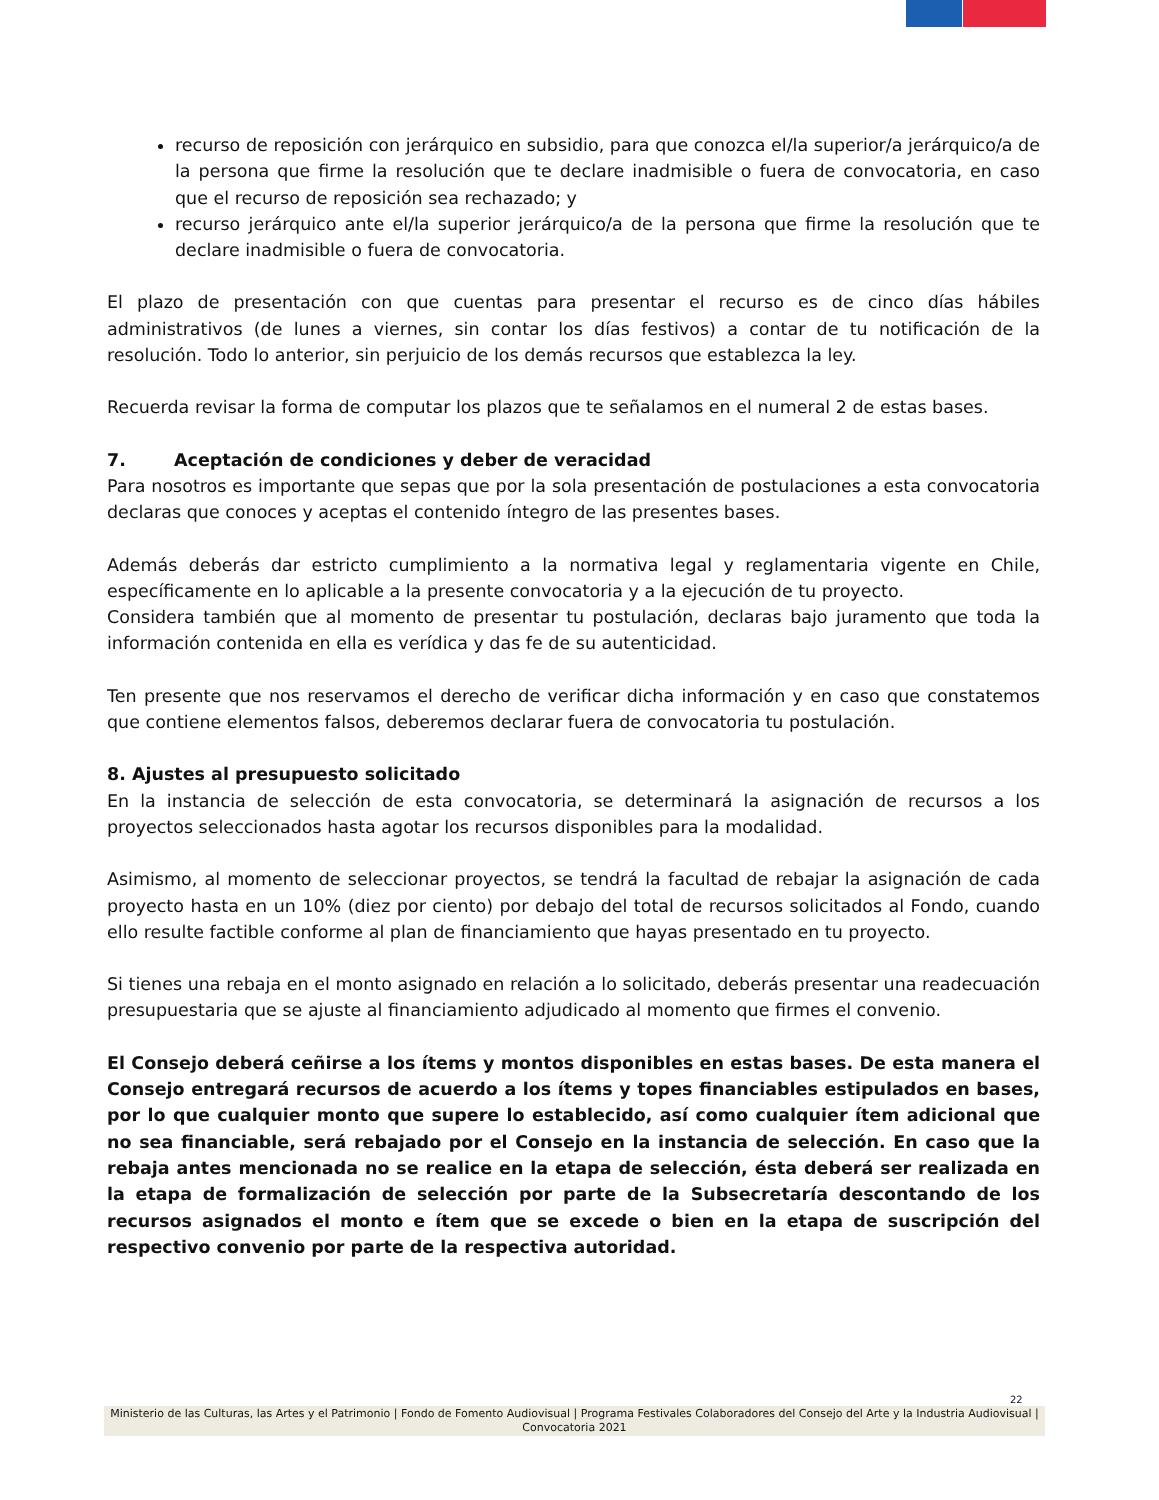recurso de reposición con jerárquico en subsidio, para que conozca el/la superior/a jerárquico/a de la persona que firme la resolución que te declare inadmisible o fuera de convocatoria, en caso que el recurso de reposición sea rechazado; y
recurso jerárquico ante el/la superior jerárquico/a de la persona que firme la resolución que te declare inadmisible o fuera de convocatoria.
El plazo de presentación con que cuentas para presentar el recurso es de cinco días hábiles administrativos (de lunes a viernes, sin contar los días festivos) a contar de tu notificación de la resolución. Todo lo anterior, sin perjuicio de los demás recursos que establezca la ley.
Recuerda revisar la forma de computar los plazos que te señalamos en el numeral 2 de estas bases.
7. Aceptación de condiciones y deber de veracidad
Para nosotros es importante que sepas que por la sola presentación de postulaciones a esta convocatoria declaras que conoces y aceptas el contenido íntegro de las presentes bases.
Además deberás dar estricto cumplimiento a la normativa legal y reglamentaria vigente en Chile, específicamente en lo aplicable a la presente convocatoria y a la ejecución de tu proyecto.
Considera también que al momento de presentar tu postulación, declaras bajo juramento que toda la información contenida en ella es verídica y das fe de su autenticidad.
Ten presente que nos reservamos el derecho de verificar dicha información y en caso que constatemos que contiene elementos falsos, deberemos declarar fuera de convocatoria tu postulación.
8. Ajustes al presupuesto solicitado
En la instancia de selección de esta convocatoria, se determinará la asignación de recursos a los proyectos seleccionados hasta agotar los recursos disponibles para la modalidad.
Asimismo, al momento de seleccionar proyectos, se tendrá la facultad de rebajar la asignación de cada proyecto hasta en un 10% (diez por ciento) por debajo del total de recursos solicitados al Fondo, cuando ello resulte factible conforme al plan de financiamiento que hayas presentado en tu proyecto.
Si tienes una rebaja en el monto asignado en relación a lo solicitado, deberás presentar una readecuación presupuestaria que se ajuste al financiamiento adjudicado al momento que firmes el convenio.
El Consejo deberá ceñirse a los ítems y montos disponibles en estas bases. De esta manera el Consejo entregará recursos de acuerdo a los ítems y topes financiables estipulados en bases, por lo que cualquier monto que supere lo establecido, así como cualquier ítem adicional que no sea financiable, será rebajado por el Consejo en la instancia de selección. En caso que la rebaja antes mencionada no se realice en la etapa de selección, ésta deberá ser realizada en la etapa de formalización de selección por parte de la Subsecretaría descontando de los recursos asignados el monto e ítem que se excede o bien en la etapa de suscripción del respectivo convenio por parte de la respectiva autoridad.
22
Ministerio de las Culturas, las Artes y el Patrimonio | Fondo de Fomento Audiovisual | Programa Festivales Colaboradores del Consejo del Arte y la Industria Audiovisual | Convocatoria 2021